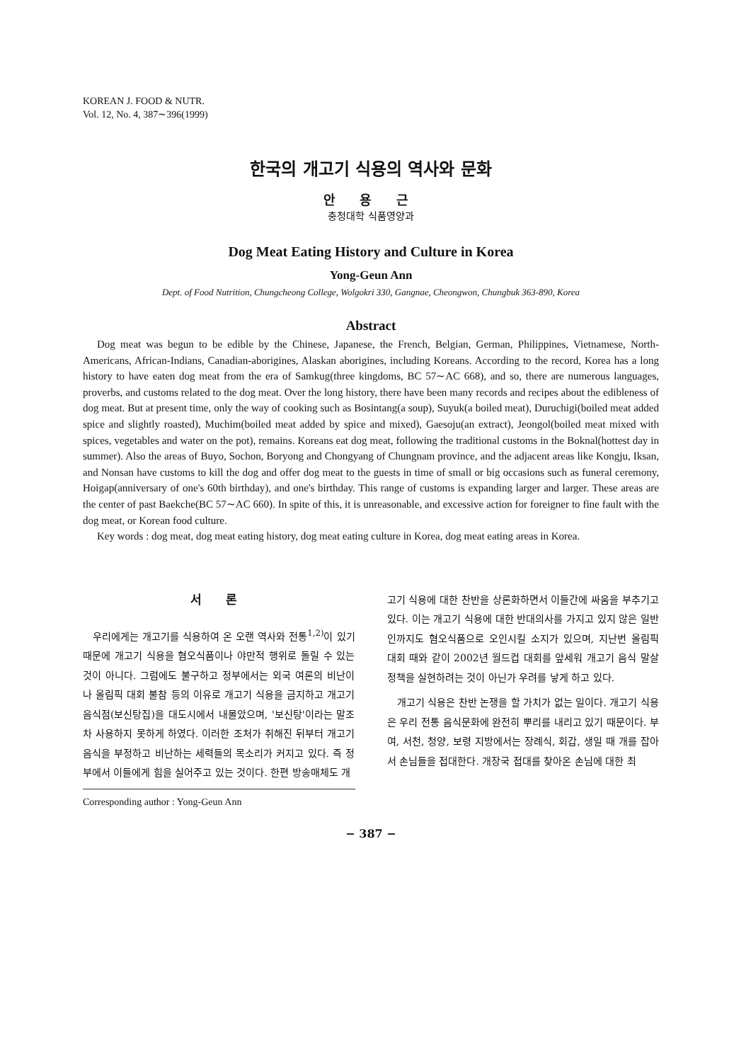KOREAN J. FOOD & NUTR.
Vol. 12, No. 4, 387∼396(1999)
한국의 개고기 식용의 역사와 문화
안 용 근
충청대학 식품영양과
Dog Meat Eating History and Culture in Korea
Yong-Geun Ann
Dept. of Food Nutrition, Chungcheong College, Wolgokri 330, Gangnae, Cheongwon, Chungbuk 363-890, Korea
Abstract
Dog meat was begun to be edible by the Chinese, Japanese, the French, Belgian, German, Philippines, Vietnamese, North-Americans, African-Indians, Canadian-aborigines, Alaskan aborigines, including Koreans. According to the record, Korea has a long history to have eaten dog meat from the era of Samkug(three kingdoms, BC 57∼AC 668), and so, there are numerous languages, proverbs, and customs related to the dog meat. Over the long history, there have been many records and recipes about the edibleness of dog meat. But at present time, only the way of cooking such as Bosintang(a soup), Suyuk(a boiled meat), Duruchigi(boiled meat added spice and slightly roasted), Muchim(boiled meat added by spice and mixed), Gaesoju(an extract), Jeongol(boiled meat mixed with spices, vegetables and water on the pot), remains. Koreans eat dog meat, following the traditional customs in the Boknal(hottest day in summer). Also the areas of Buyo, Sochon, Boryong and Chongyang of Chungnam province, and the adjacent areas like Kongju, Iksan, and Nonsan have customs to kill the dog and offer dog meat to the guests in time of small or big occasions such as funeral ceremony, Hoigap(anniversary of one's 60th birthday), and one's birthday. This range of customs is expanding larger and larger. These areas are the center of past Baekche(BC 57∼AC 660). In spite of this, it is unreasonable, and excessive action for foreigner to fine fault with the dog meat, or Korean food culture.
Key words : dog meat, dog meat eating history, dog meat eating culture in Korea, dog meat eating areas in Korea.
서 론
우리에게는 개고기를 식용하여 온 오랜 역사와 전통<sup>1,2)</sup>이 있기 때문에 개고기 식용을 혐오식품이나 야만적 행위로 돌릴 수 있는 것이 아니다. 그럼에도 불구하고 정부에서는 외국 여론의 비난이나 올림픽 대회 불참 등의 이유로 개고기 식용을 금지하고 개고기 음식점(보신탕집)을 대도시에서 내몰았으며, '보신탕'이라는 말조차 사용하지 못하게 하였다. 이러한 조처가 취해진 뒤부터 개고기 음식을 부정하고 비난하는 세력들의 목소리가 커지고 있다. 즉 정부에서 이들에게 힘을 실어주고 있는 것이다. 한편 방송매체도 개
Corresponding author : Yong-Geun Ann
고기 식용에 대한 찬반을 상론화하면서 이들간에 싸움을 부추기고 있다. 이는 개고기 식용에 대한 반대의사를 가지고 있지 않은 일반인까지도 혐오식품으로 오인시킬 소지가 있으며, 지난번 올림픽 대회 때와 같이 2002년 월드컵 대회를 앞세워 개고기 음식 말살 정책을 실현하려는 것이 아닌가 우려를 낳게 하고 있다.
개고기 식용은 찬반 논쟁을 할 가치가 없는 일이다. 개고기 식용은 우리 전통 음식문화에 완전히 뿌리를 내리고 있기 때문이다. 부여, 서천, 청양, 보령 지방에서는 장례식, 회갑, 생일 때 개를 잡아서 손님들을 접대한다. 개장국 접대를 찾아온 손님에 대한 최
− 387 −